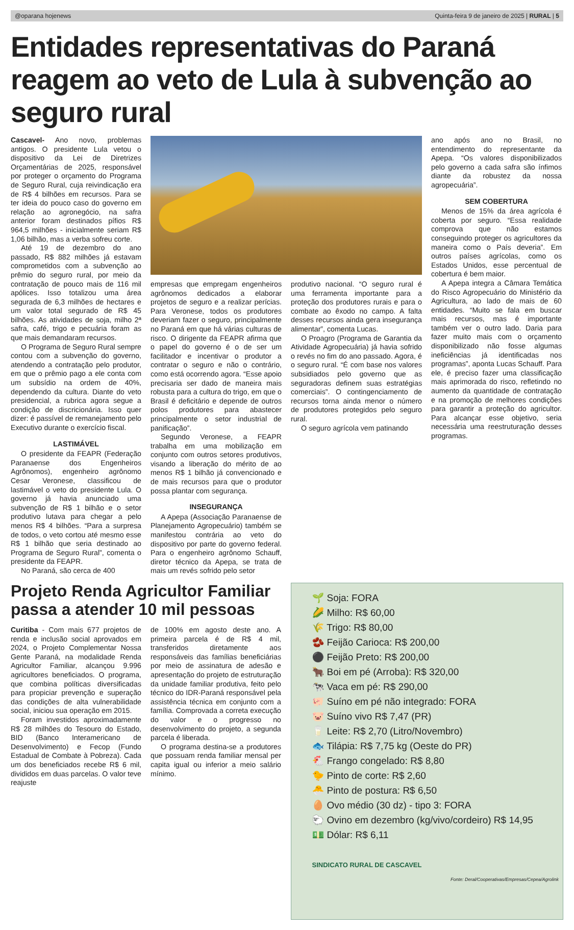@oparana hojenews Quinta-feira 9 de janeiro de 2025 | RURAL | 5
Entidades representativas do Paraná reagem ao veto de Lula à subvenção ao seguro rural
Cascavel- Ano novo, problemas antigos. O presidente Lula vetou o dispositivo da Lei de Diretrizes Orçamentárias de 2025, responsável por proteger o orçamento do Programa de Seguro Rural, cuja reivindicação era de R$ 4 bilhões em recursos. Para se ter ideia do pouco caso do governo em relação ao agronegócio, na safra anterior foram destinados pífios R$ 964,5 milhões - inicialmente seriam R$ 1,06 bilhão, mas a verba sofreu corte.
Até 19 de dezembro do ano passado, R$ 882 milhões já estavam comprometidos com a subvenção ao prêmio do seguro rural, por meio da contratação de pouco mais de 116 mil apólices. Isso totalizou uma área segurada de 6,3 milhões de hectares e um valor total segurado de R$ 45 bilhões. As atividades de soja, milho 2ª safra, café, trigo e pecuária foram as que mais demandaram recursos.
O Programa de Seguro Rural sempre contou com a subvenção do governo, atendendo a contratação pelo produtor, em que o prêmio pago a ele conta com um subsídio na ordem de 40%, dependendo da cultura. Diante do veto presidencial, a rubrica agora segue a condição de discricionária. Isso quer dizer: é passível de remanejamento pelo Executivo durante o exercício fiscal.
LASTIMÁVEL
O presidente da FEAPR (Federação Paranaense dos Engenheiros Agrônomos), engenheiro agrônomo Cesar Veronese, classificou de lastimável o veto do presidente Lula. O governo já havia anunciado uma subvenção de R$ 1 bilhão e o setor produtivo lutava para chegar a pelo menos R$ 4 bilhões. “Para a surpresa de todos, o veto cortou até mesmo esse R$ 1 bilhão que seria destinado ao Programa de Seguro Rural”, comenta o presidente da FEAPR.
No Paraná, são cerca de 400
empresas que empregam engenheiros agrônomos dedicados a elaborar projetos de seguro e a realizar perícias. Para Veronese, todos os produtores deveriam fazer o seguro, principalmente no Paraná em que há várias culturas de risco. O dirigente da FEAPR afirma que o papel do governo é o de ser um facilitador e incentivar o produtor a contratar o seguro e não o contrário, como está ocorrendo agora. “Esse apoio precisaria ser dado de maneira mais robusta para a cultura do trigo, em que o Brasil é deficitário e depende de outros polos produtores para abastecer principalmente o setor industrial de panificação”.
Segundo Veronese, a FEAPR trabalha em uma mobilização em conjunto com outros setores produtivos, visando a liberação do mérito de ao menos R$ 1 bilhão já convencionado e de mais recursos para que o produtor possa plantar com segurança.
INSEGURANÇA
A Apepa (Associação Paranaense de Planejamento Agropecuário) também se manifestou contrária ao veto do dispositivo por parte do governo federal. Para o engenheiro agrônomo Schauff, diretor técnico da Apepa, se trata de mais um revés sofrido pelo setor
produtivo nacional. “O seguro rural é uma ferramenta importante para a proteção dos produtores rurais e para o combate ao êxodo no campo. A falta desses recursos ainda gera insegurança alimentar”, comenta Lucas.
O Proagro (Programa de Garantia da Atividade Agropecuária) já havia sofrido o revés no fim do ano passado. Agora, é o seguro rural. “É com base nos valores subsidiados pelo governo que as seguradoras definem suas estratégias comerciais”. O contingenciamento de recursos torna ainda menor o número de produtores protegidos pelo seguro rural.
O seguro agrícola vem patinando
ano após ano no Brasil, no entendimento do representante da Apepa. “Os valores disponibilizados pelo governo a cada safra são ínfimos diante da robustez da nossa agropecuária”.
SEM COBERTURA
Menos de 15% da área agrícola é coberta por seguro. “Essa realidade comprova que não estamos conseguindo proteger os agricultores da maneira como o País deveria”. Em outros países agrícolas, como os Estados Unidos, esse percentual de cobertura é bem maior.
A Apepa integra a Câmara Temática do Risco Agropecuário do Ministério da Agricultura, ao lado de mais de 60 entidades. “Muito se fala em buscar mais recursos, mas é importante também ver o outro lado. Daria para fazer muito mais com o orçamento disponibilizado não fosse algumas ineficiências já identificadas nos programas”, aponta Lucas Schauff. Para ele, é preciso fazer uma classificação mais aprimorada do risco, refletindo no aumento da quantidade de contratação e na promoção de melhores condições para garantir a proteção do agricultor. Para alcançar esse objetivo, seria necessária uma reestruturação desses programas.
Projeto Renda Agricultor Familiar passa a atender 10 mil pessoas
Curitiba - Com mais 677 projetos de renda e inclusão social aprovados em 2024, o Projeto Complementar Nossa Gente Paraná, na modalidade Renda Agricultor Familiar, alcançou 9.996 agricultores beneficiados. O programa, que combina políticas diversificadas para propiciar prevenção e superação das condições de alta vulnerabilidade social, iniciou sua operação em 2015.
Foram investidos aproximadamente R$ 28 milhões do Tesouro do Estado, BID (Banco Interamericano de Desenvolvimento) e Fecop (Fundo Estadual de Combate à Pobreza). Cada um dos beneficiados recebe R$ 6 mil, divididos em duas parcelas. O valor teve reajuste
de 100% em agosto deste ano. A primeira parcela é de R$ 4 mil, transferidos diretamente aos responsáveis das famílias beneficiárias por meio de assinatura de adesão e apresentação do projeto de estruturação da unidade familiar produtiva, feito pelo técnico do IDR-Paraná responsável pela assistência técnica em conjunto com a família. Comprovada a correta execução do valor e o progresso no desenvolvimento do projeto, a segunda parcela é liberada.
O programa destina-se a produtores que possuam renda familiar mensal per capita igual ou inferior a meio salário mínimo.
🌱 Soja: FORA
🌽 Milho: R$ 60,00
🌾 Trigo: R$ 80,00
🫘 Feijão Carioca: R$ 200,00
⚫ Feijão Preto: R$ 200,00
🐂 Boi em pé (Arroba): R$ 320,00
🐄 Vaca em pé: R$ 290,00
🐖 Suíno em pé não integrado: FORA
🐷 Suíno vivo R$ 7,47 (PR)
🥛 Leite: R$ 2,70 (Litro/Novembro)
🐟 Tilápia: R$ 7,75 kg (Oeste do PR)
🐔 Frango congelado: R$ 8,80
🐤 Pinto de corte: R$ 2,60
🐣 Pinto de postura: R$ 6,50
🥚 Ovo médio (30 dz) - tipo 3: FORA
🐑 Ovino em dezembro (kg/vivo/cordeiro) R$ 14,95
💵 Dólar: R$ 6,11
SINDICATO RURAL DE CASCAVEL
Fonte: Deral/Cooperativas/Empresas/Cepea/Agrolink